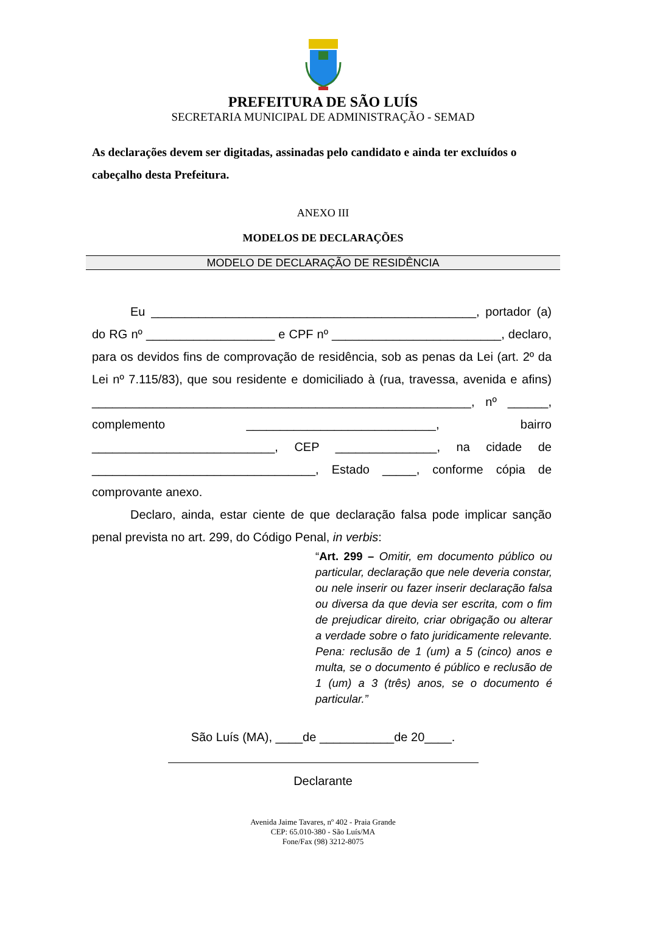PREFEITURA DE SÃO LUÍS
SECRETARIA MUNICIPAL DE ADMINISTRAÇÃO - SEMAD
As declarações devem ser digitadas, assinadas pelo candidato e ainda ter excluídos o cabeçalho desta Prefeitura.
ANEXO III
MODELOS DE DECLARAÇÕES
MODELO DE DECLARAÇÃO DE RESIDÊNCIA
Eu ________________________________________________, portador (a) do RG nº ___________________ e CPF nº _________________________, declaro, para os devidos fins de comprovação de residência, sob as penas da Lei (art. 2º da Lei nº 7.115/83), que sou residente e domiciliado à (rua, travessa, avenida e afins) ________________________________________________________, nº ______, complemento ____________________________, bairro ___________________________, CEP _______________, na cidade de _________________________________, Estado _____, conforme cópia de comprovante anexo.
Declaro, ainda, estar ciente de que declaração falsa pode implicar sanção penal prevista no art. 299, do Código Penal, in verbis:
“Art. 299 – Omitir, em documento público ou particular, declaração que nele deveria constar, ou nele inserir ou fazer inserir declaração falsa ou diversa da que devia ser escrita, com o fim de prejudicar direito, criar obrigação ou alterar a verdade sobre o fato juridicamente relevante. Pena: reclusão de 1 (um) a 5 (cinco) anos e multa, se o documento é público e reclusão de 1 (um) a 3 (três) anos, se o documento é particular.”
São Luís (MA), ____de ___________de 20____.
Declarante
Avenida Jaime Tavares, nº 402 - Praia Grande
CEP: 65.010-380 - São Luís/MA
Fone/Fax (98) 3212-8075